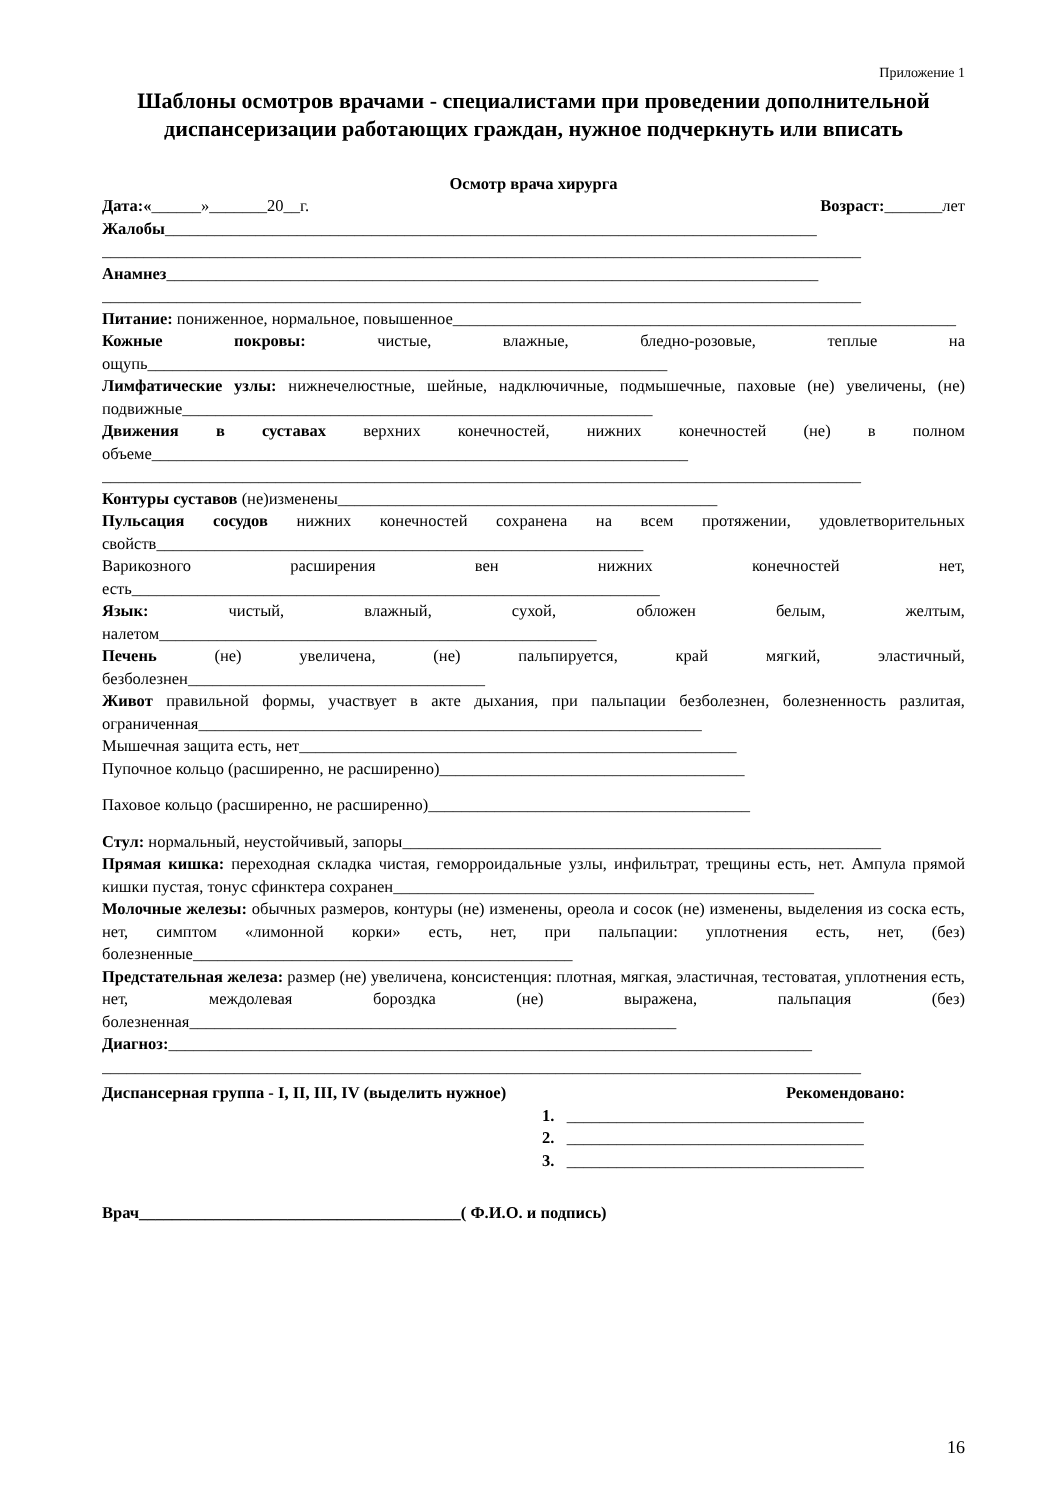Приложение 1
Шаблоны осмотров врачами - специалистами при проведении дополнительной диспансеризации работающих граждан, нужное подчеркнуть или вписать
Осмотр врача хирурга
Дата:«______»_______20__г. Возраст:_______лет
Жалобы_______________________________________________________________________________
____________________________________________________________________________________________
Анамнез_______________________________________________________________________________
____________________________________________________________________________________________
Питание: пониженное, нормальное, повышенное_____________________________________________________________
Кожные покровы: чистые, влажные, бледно-розовые, теплые на ощупь_______________________________________________________________
Лимфатические узлы: нижнечелюстные, шейные, надключичные, подмышечные, паховые (не) увеличены, (не) подвижные_________________________________________________________
Движения в суставах верхних конечностей, нижних конечностей (не) в полном объеме_________________________________________________________________
____________________________________________________________________________________________
Контуры суставов (не)изменены______________________________________________
Пульсация сосудов нижних конечностей сохранена на всем протяжении, удовлетворительных свойств___________________________________________________________
Варикозного расширения вен нижних конечностей нет, есть________________________________________________________________
Язык: чистый, влажный, сухой, обложен белым, желтым, налетом_____________________________________________________
Печень (не) увеличена, (не) пальпируется, край мягкий, эластичный, безболезнен____________________________________
Живот правильной формы, участвует в акте дыхания, при пальпации безболезнен, болезненность разлитая, ограниченная_____________________________________________________________
Мышечная защита есть, нет_____________________________________________________
Пупочное кольцо (расширенно, не расширенно)_____________________________________
Паховое кольцо (расширенно, не расширенно)_______________________________________
Стул: нормальный, неустойчивый, запоры__________________________________________________________
Прямая кишка: переходная складка чистая, геморроидальные узлы, инфильтрат, трещины есть, нет. Ампула прямой кишки пустая, тонус сфинктера сохранен___________________________________________________
Молочные железы: обычных размеров, контуры (не) изменены, ореола и сосок (не) изменены, выделения из соска есть, нет, симптом «лимонной корки» есть, нет, при пальпации: уплотнения есть, нет, (без) болезненные______________________________________________
Предстательная железа: размер (не) увеличена, консистенция: плотная, мягкая, эластичная, тестоватая, уплотнения есть, нет, междолевая бороздка (не) выражена, пальпация (без) болезненная___________________________________________________________
Диагноз:______________________________________________________________________________
____________________________________________________________________________________________
Диспансерная группа - I, II, III, IV (выделить нужное) Рекомендовано:
1. ____________________________________
2. ____________________________________
3. ____________________________________
Врач_______________________________________( Ф.И.О. и подпись)
16